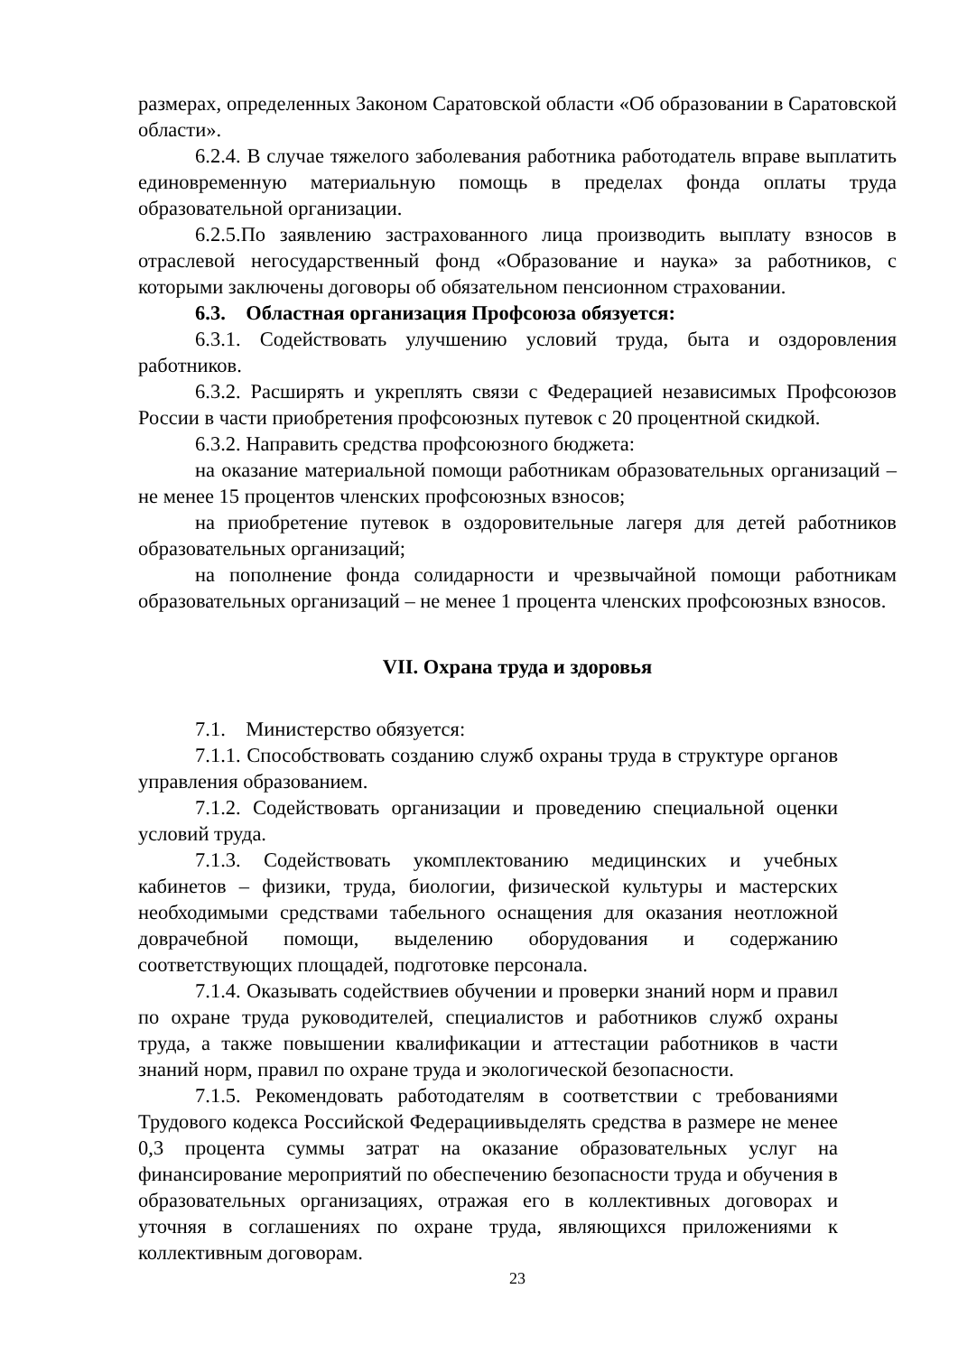размерах, определенных Законом Саратовской области «Об образовании в Саратовской области».
6.2.4. В случае тяжелого заболевания работника работодатель вправе выплатить единовременную материальную помощь в пределах фонда оплаты труда образовательной организации.
6.2.5.По заявлению застрахованного лица производить выплату взносов в отраслевой негосударственный фонд «Образование и наука» за работников, с которыми заключены договоры об обязательном пенсионном страховании.
6.3. Областная организация Профсоюза обязуется:
6.3.1. Содействовать улучшению условий труда, быта и оздоровления работников.
6.3.2. Расширять и укреплять связи с Федерацией независимых Профсоюзов России в части приобретения профсоюзных путевок с 20 процентной скидкой.
6.3.2. Направить средства профсоюзного бюджета:
на оказание материальной помощи работникам образовательных организаций – не менее 15 процентов членских профсоюзных взносов;
на приобретение путевок в оздоровительные лагеря для детей работников образовательных организаций;
на пополнение фонда солидарности и чрезвычайной помощи работникам образовательных организаций – не менее 1 процента членских профсоюзных взносов.
VII. Охрана труда и здоровья
7.1. Министерство обязуется:
7.1.1. Способствовать созданию служб охраны труда в структуре органов управления образованием.
7.1.2. Содействовать организации и проведению специальной оценки условий труда.
7.1.3. Содействовать укомплектованию медицинских и учебных кабинетов – физики, труда, биологии, физической культуры и мастерских необходимыми средствами табельного оснащения для оказания неотложной доврачебной помощи, выделению оборудования и содержанию соответствующих площадей, подготовке персонала.
7.1.4. Оказывать содействиев обучении и проверки знаний норм и правил по охране труда руководителей, специалистов и работников служб охраны труда, а также повышении квалификации и аттестации работников в части знаний норм, правил по охране труда и экологической безопасности.
7.1.5. Рекомендовать работодателям в соответствии с требованиями Трудового кодекса Российской Федерациивыделять средства в размере не менее 0,3 процента суммы затрат на оказание образовательных услуг на финансирование мероприятий по обеспечению безопасности труда и обучения в образовательных организациях, отражая его в коллективных договорах и уточняя в соглашениях по охране труда, являющихся приложениями к коллективным договорам.
23